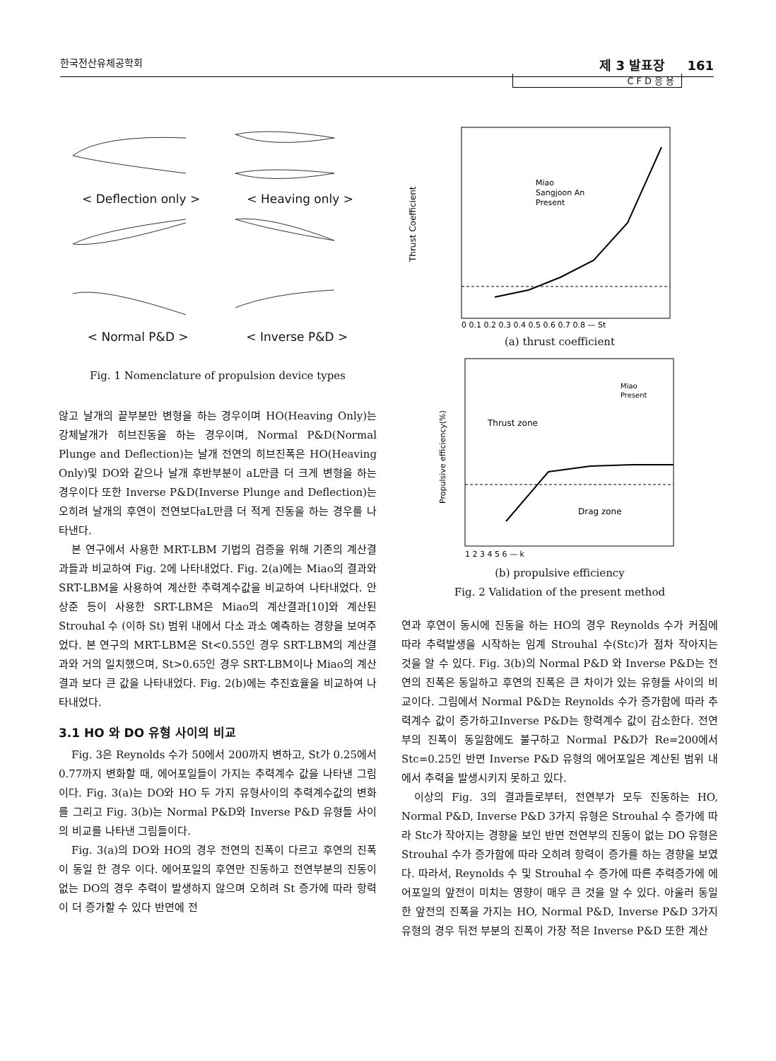한국전산유체공학회 제 3 발표장 161
CFD응용
< Deflection only > < Heaving only >
< Normal P&D > < Inverse P&D >
Fig. 1 Nomenclature of propulsion device types
않고 날개의 끝부분만 변형을 하는 경우이며 HO(Heaving Only)는 강체날개가 히브진동을 하는 경우이며, Normal P&D(Normal Plunge and Deflection)는 날개 전연의 히브진폭은 HO(Heaving Only)및 DO와 같으나 날개 후반부분이 aL만큼 더 크게 변형을 하는 경우이다 또한 Inverse P&D(Inverse Plunge and Deflection)는 오히려 날개의 후연이 전연보다aL만큼 더 적게 진동을 하는 경우를 나타낸다.
본 연구에서 사용한 MRT-LBM 기법의 검증을 위해 기존의 계산결과들과 비교하여 Fig. 2에 나타내었다. Fig. 2(a)에는 Miao의 결과와 SRT-LBM을 사용하여 계산한 추력계수값을 비교하여 나타내었다. 안상준 등이 사용한 SRT-LBM은 Miao의 계산결과[10]와 계산된 Strouhal 수 (이하 St) 범위 내에서 다소 과소 예측하는 경향을 보여주었다. 본 연구의 MRT-LBM은 St<0.55인 경우 SRT-LBM의 계산결과와 거의 일치했으며, St>0.65인 경우 SRT-LBM이나 Miao의 계산결과 보다 큰 값을 나타내었다. Fig. 2(b)에는 추진효율을 비교하여 나타내었다.
3.1 HO 와 DO 유형 사이의 비교
Fig. 3은 Reynolds 수가 50에서 200까지 변하고, St가 0.25에서 0.77까지 변화할 때, 에어포일들이 가지는 추력계수 값을 나타낸 그림이다. Fig. 3(a)는 DO와 HO 두 가지 유형사이의 추력계수값의 변화를 그리고 Fig. 3(b)는 Normal P&D와 Inverse P&D 유형들 사이의 비교를 나타낸 그림들이다.
Fig. 3(a)의 DO와 HO의 경우 전연의 진폭이 다르고 후연의 진폭이 동일 한 경우 이다. 에어포일의 후연만 진동하고 전연부분의 진동이 없는 DO의 경우 추력이 발생하지 않으며 오히려 St 증가에 따라 항력이 더 증가할 수 있다 반면에 전
Thrust Coefficient
Miao
Sangjoon An
Present
0 0.1 0.2 0.3 0.4 0.5 0.6 0.7 0.8 — St
(a) thrust coefficient
Propulsive efficiency(%)
Thrust zone
Drag zone
Miao
Present
1 2 3 4 5 6 — k
(b) propulsive efficiency
Fig. 2 Validation of the present method
연과 후연이 동시에 진동을 하는 HO의 경우 Reynolds 수가 커짐에 따라 추력발생을 시작하는 임계 Strouhal 수(Stc)가 점차 작아지는 것을 알 수 있다. Fig. 3(b)의 Normal P&D 와 Inverse P&D는 전연의 진폭은 동일하고 후연의 진폭은 큰 차이가 있는 유형들 사이의 비교이다. 그림에서 Normal P&D는 Reynolds 수가 증가함에 따라 추력계수 값이 증가하고Inverse P&D는 항력계수 값이 감소한다. 전연부의 진폭이 동일함에도 불구하고 Normal P&D가 Re=200에서 Stc=0.25인 반면 Inverse P&D 유형의 에어포일은 계산된 범위 내에서 추력을 발생시키지 못하고 있다.
이상의 Fig. 3의 결과들로부터, 전연부가 모두 진동하는 HO, Normal P&D, Inverse P&D 3가지 유형은 Strouhal 수 증가에 따라 Stc가 작아지는 경향을 보인 반면 전연부의 진동이 없는 DO 유형은 Strouhal 수가 증가함에 따라 오히려 항력이 증가를 하는 경향을 보였다. 따라서, Reynolds 수 및 Strouhal 수 증가에 따른 추력증가에 에어포일의 앞전이 미치는 영향이 매우 큰 것을 알 수 있다. 아울러 동일한 앞전의 진폭을 가지는 HO, Normal P&D, Inverse P&D 3가지 유형의 경우 뒤전 부분의 진폭이 가장 적은 Inverse P&D 또한 계산